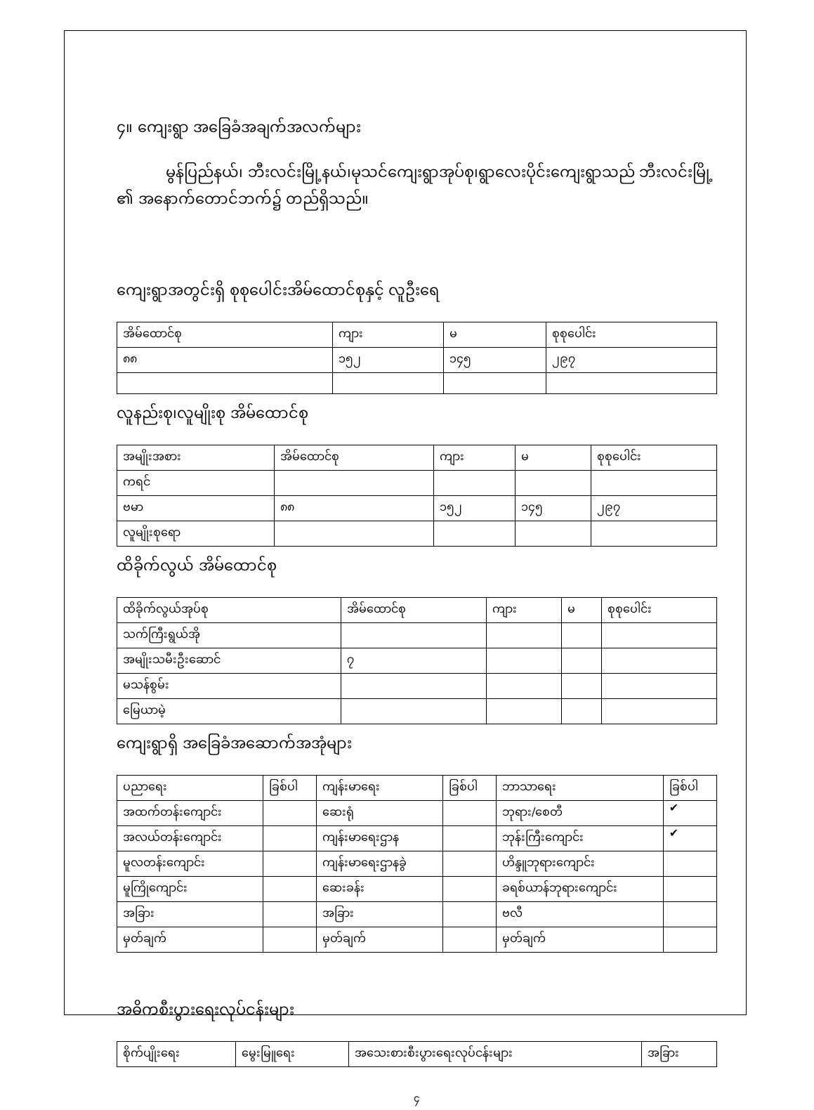၄။ ကျေးရွာ အခြေခံအချက်အလက်များ
မွန်ပြည်နယ်၊ ဘီးလင်းမြို့နယ်၊မုသင်ကျေးရွာအုပ်စု၊ရွာလေးပိုင်းကျေးရွာသည် ဘီးလင်းမြို့ ၏ အနောက်တောင်ဘက်၌ တည်ရှိသည်။
ကျေးရွာအတွင်းရှိ စုစုပေါင်းအိမ်ထောင်စုနှင့် လူဦးရေ
| အိမ်ထောင်စု | ကျား | မ | စုစုပေါင်း |
| ၈၈ | ၁၅၂ | ၁၄၅ | ၂၉၇ |
လူနည်းစု၊လူမျိုးစု အိမ်ထောင်စု
| အမျိုးအစား | အိမ်ထောင်စု | ကျား | မ | စုစုပေါင်း |
| ကရင် | | | | |
| ဗမာ | ၈၈ | ၁၅၂ | ၁၄၅ | ၂၉၇ |
| လူမျိုးစုရော | | | | |
ထိခိုက်လွယ် အိမ်ထောင်စု
| ထိခိုက်လွယ်အုပ်စု | အိမ်ထောင်စု | ကျား | မ | စုစုပေါင်း |
| သက်ကြီးရွယ်အို | | | | |
| အမျိုးသမီးဦးဆောင် | ၇ | | | |
| မသန်စွမ်း | | | | |
| မြေယာမဲ့ | | | | |
ကျေးရွာရှိ အခြေခံအဆောက်အအုံများ
| ပညာရေး | ခြစ်ပါ | ကျန်းမာရေး | ခြစ်ပါ | ဘာသာရေး | ခြစ်ပါ |
| အထက်တန်းကျောင်း | | ဆေးရုံ | | ဘုရား/စေတီ | ✔ |
| အလယ်တန်းကျောင်း | | ကျန်းမာရေးဌာန | | ဘုန်းကြီးကျောင်း | ✔ |
| မူလတန်းကျောင်း | | ကျန်းမာရေးဌာနခွဲ | | ဟိန္ဒူဘုရားကျောင်း | |
| မူကြိုကျောင်း | | ဆေးခန်း | | ခရစ်ယာန်ဘုရားကျောင်း | |
| အခြား | | အခြား | | ဗလီ | |
| မှတ်ချက် | | မှတ်ချက် | | မှတ်ချက် | |
အဓိကစီးပွားရေးလုပ်ငန်းများ
| စိုက်ပျိုးရေး | မွေးမြူရေး | အသေးစားစီးပွားရေးလုပ်ငန်းများ | အခြား |
၄